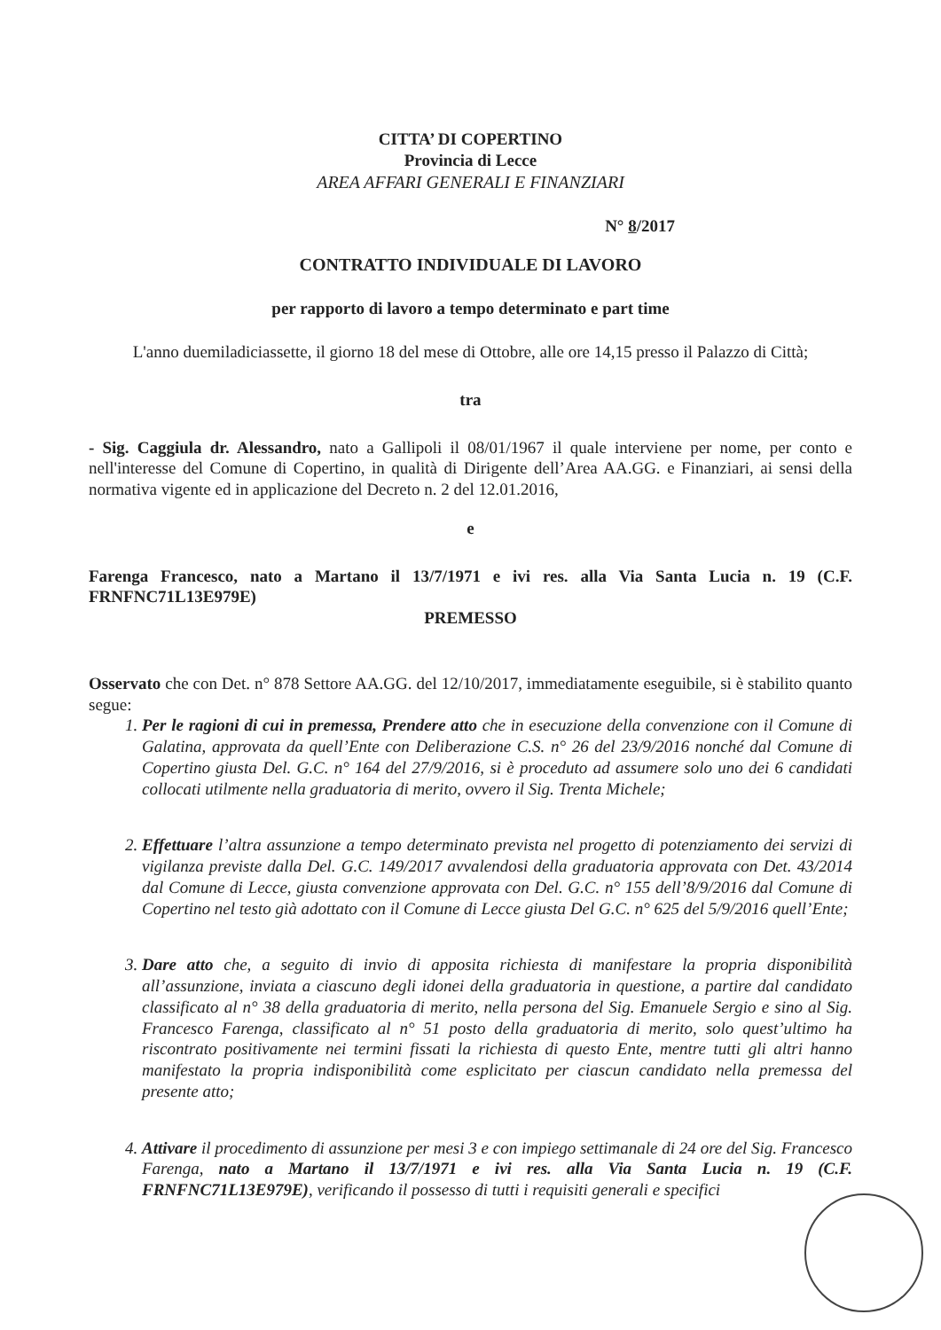CITTA’ DI COPERTINO
Provincia di Lecce
AREA AFFARI GENERALI E FINANZIARI
N° 8/2017
CONTRATTO INDIVIDUALE DI LAVORO
per rapporto di lavoro a tempo determinato e part time
L'anno duemiladiciassette, il giorno 18 del mese di Ottobre, alle ore 14,15 presso il Palazzo di Città;
tra
- Sig. Caggiula dr. Alessandro, nato a Gallipoli il 08/01/1967 il quale interviene per nome, per conto e nell'interesse del Comune di Copertino, in qualità di Dirigente dell’Area AA.GG. e Finanziari, ai sensi della normativa vigente ed in applicazione del Decreto n. 2 del 12.01.2016,
e
Farenga Francesco, nato a Martano il 13/7/1971 e ivi res. alla Via Santa Lucia n. 19 (C.F. FRNFNC71L13E979E)
PREMESSO
Osservato che con Det. n° 878 Settore AA.GG. del 12/10/2017, immediatamente eseguibile, si è stabilito quanto segue:
1. Per le ragioni di cui in premessa, Prendere atto che in esecuzione della convenzione con il Comune di Galatina, approvata da quell’Ente con Deliberazione C.S. n° 26 del 23/9/2016 nonché dal Comune di Copertino giusta Del. G.C. n° 164 del 27/9/2016, si è proceduto ad assumere solo uno dei 6 candidati collocati utilmente nella graduatoria di merito, ovvero il Sig. Trenta Michele;
2. Effettuare l’altra assunzione a tempo determinato prevista nel progetto di potenziamento dei servizi di vigilanza previste dalla Del. G.C. 149/2017 avvalendosi della graduatoria approvata con Det. 43/2014 dal Comune di Lecce, giusta convenzione approvata con Del. G.C. n° 155 dell’8/9/2016 dal Comune di Copertino nel testo già adottato con il Comune di Lecce giusta Del G.C. n° 625 del 5/9/2016 quell’Ente;
3. Dare atto che, a seguito di invio di apposita richiesta di manifestare la propria disponibilità all’assunzione, inviata a ciascuno degli idonei della graduatoria in questione, a partire dal candidato classificato al n° 38 della graduatoria di merito, nella persona del Sig. Emanuele Sergio e sino al Sig. Francesco Farenga, classificato al n° 51 posto della graduatoria di merito, solo quest’ultimo ha riscontrato positivamente nei termini fissati la richiesta di questo Ente, mentre tutti gli altri hanno manifestato la propria indisponibilità come esplicitato per ciascun candidato nella premessa del presente atto;
4. Attivare il procedimento di assunzione per mesi 3 e con impiego settimanale di 24 ore del Sig. Francesco Farenga, nato a Martano il 13/7/1971 e ivi res. alla Via Santa Lucia n. 19 (C.F. FRNFNC71L13E979E), verificando il possesso di tutti i requisiti generali e specifici